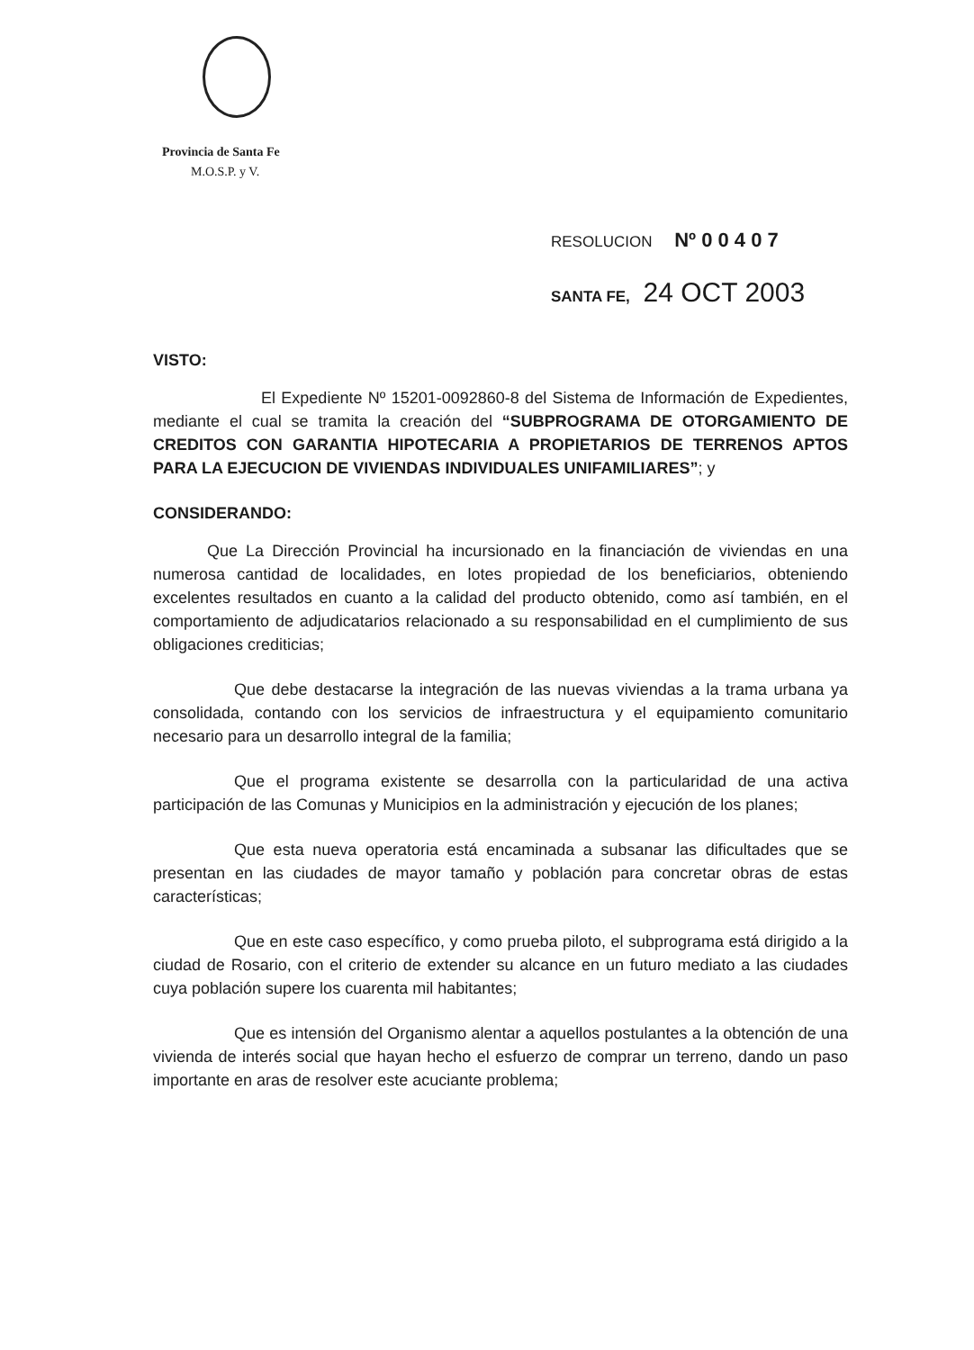Provincia de Santa Fe
M.O.S.P. y V.
RESOLUCION Nº 0 0 4 0 7
SANTA FE, 24 OCT 2003
VISTO:
El Expediente Nº 15201-0092860-8 del Sistema de Información de Expedientes, mediante el cual se tramita la creación del “SUBPROGRAMA DE OTORGAMIENTO DE CREDITOS CON GARANTIA HIPOTECARIA A PROPIETARIOS DE TERRENOS APTOS PARA LA EJECUCION DE VIVIENDAS INDIVIDUALES UNIFAMILIARES”; y
CONSIDERANDO:
Que La Dirección Provincial ha incursionado en la financiación de viviendas en una numerosa cantidad de localidades, en lotes propiedad de los beneficiarios, obteniendo excelentes resultados en cuanto a la calidad del producto obtenido, como así también, en el comportamiento de adjudicatarios relacionado a su responsabilidad en el cumplimiento de sus obligaciones crediticias;
Que debe destacarse la integración de las nuevas viviendas a la trama urbana ya consolidada, contando con los servicios de infraestructura y el equipamiento comunitario necesario para un desarrollo integral de la familia;
Que el programa existente se desarrolla con la particularidad de una activa participación de las Comunas y Municipios en la administración y ejecución de los planes;
Que esta nueva operatoria está encaminada a subsanar las dificultades que se presentan en las ciudades de mayor tamaño y población para concretar obras de estas características;
Que en este caso específico, y como prueba piloto, el subprograma está dirigido a la ciudad de Rosario, con el criterio de extender su alcance en un futuro mediato a las ciudades cuya población supere los cuarenta mil habitantes;
Que es intensión del Organismo alentar a aquellos postulantes a la obtención de una vivienda de interés social que hayan hecho el esfuerzo de comprar un terreno, dando un paso importante en aras de resolver este acuciante problema;